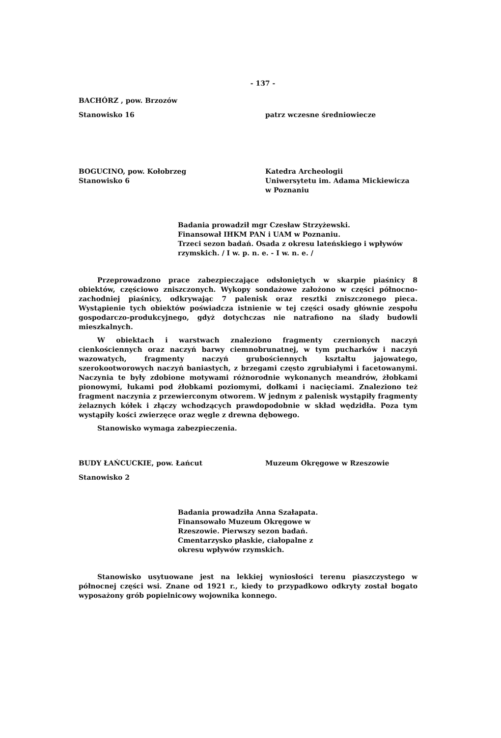- 137 -
BACHÓRZ , pow. Brzozów
Stanowisko 16 patrz wczesne średniowiecze
BOGUCINO, pow. Kołobrzeg
Stanowisko 6
Katedra Archeologii
Uniwersytetu im. Adama Mickiewicza
w Poznaniu
Badania prowadził mgr Czesław Strzyżewski.
Finansował IHKM PAN i UAM w Poznaniu.
Trzeci sezon badań. Osada z okresu lateńskiego i wpływów rzymskich. / I w. p. n. e. - I w. n. e. /
Przeprowadzono prace zabezpieczające odsłoniętych w skarpie piaśnicy 8 obiektów, częściowo zniszczonych. Wykopy sondażowe założono w części północno-zachodniej piaśnicy, odkrywając 7 palenisk oraz resztki zniszczonego pieca. Wystąpienie tych obiektów poświadcza istnienie w tej części osady głównie zespołu gospodarczo-produkcyjnego, gdyż dotychczas nie natrafiono na ślady budowli mieszkalnych.
W obiektach i warstwach znaleziono fragmenty czernionych naczyń cienkościennych oraz naczyń barwy ciemnobrunatnej, w tym pucharków i naczyń wazowatych, fragmenty naczyń grubościennych kształtu jajowatego, szerokootworowych naczyń baniastych, z brzegami często zgrubiałymi i facetowanymi. Naczynia te były zdobione motywami różnorodnie wykonanych meandrów, żłobkami pionowymi, łukami pod żłobkami poziomymi, dołkami i nacięciami. Znaleziono też fragment naczynia z przewierconym otworem. W jednym z palenisk wystąpiły fragmenty żelaznych kółek i złączy wchodzących prawdopodobnie w skład wędzidła. Poza tym wystąpiły kości zwierzęce oraz węgle z drewna dębowego.
Stanowisko wymaga zabezpieczenia.
BUDY ŁAŃCUCKIE, pow. Łańcut Muzeum Okręgowe w Rzeszowie
Stanowisko 2
Badania prowadziła Anna Szałapata. Finansowało Muzeum Okręgowe w Rzeszowie. Pierwszy sezon badań. Cmentarzysko płaskie, ciałopalne z okresu wpływów rzymskich.
Stanowisko usytuowane jest na lekkiej wyniosłości terenu piaszczystego w północnej części wsi. Znane od 1921 r., kiedy to przypadkowo odkryty został bogato wyposażony grób popielnicowy wojownika konnego.